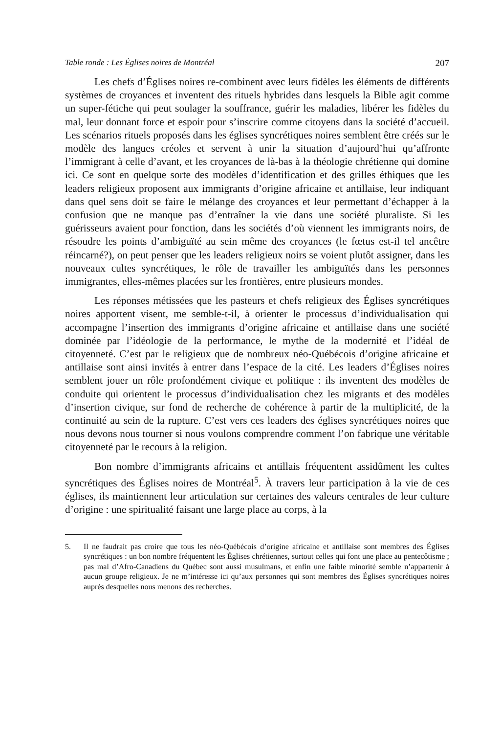Table ronde : Les Églises noires de Montréal 207
Les chefs d’Églises noires re-combinent avec leurs fidèles les éléments de différents systèmes de croyances et inventent des rituels hybrides dans lesquels la Bible agit comme un super-fétiche qui peut soulager la souffrance, guérir les maladies, libérer les fidèles du mal, leur donnant force et espoir pour s’inscrire comme citoyens dans la société d’accueil. Les scénarios rituels proposés dans les églises syncrétiques noires semblent être créés sur le modèle des langues créoles et servent à unir la situation d’aujourd’hui qu’affronte l’immigrant à celle d’avant, et les croyances de là-bas à la théologie chrétienne qui domine ici. Ce sont en quelque sorte des modèles d’identification et des grilles éthiques que les leaders religieux proposent aux immigrants d’origine africaine et antillaise, leur indiquant dans quel sens doit se faire le mélange des croyances et leur permettant d’échapper à la confusion que ne manque pas d’entraîner la vie dans une société pluraliste. Si les guérisseurs avaient pour fonction, dans les sociétés d’où viennent les immigrants noirs, de résoudre les points d’ambiguïté au sein même des croyances (le fœtus est-il tel ancêtre réincarné?), on peut penser que les leaders religieux noirs se voient plutôt assigner, dans les nouveaux cultes syncrétiques, le rôle de travailler les ambiguïtés dans les personnes immigrantes, elles-mêmes placées sur les frontières, entre plusieurs mondes.
Les réponses métissées que les pasteurs et chefs religieux des Églises syncrétiques noires apportent visent, me semble-t-il, à orienter le processus d’individualisation qui accompagne l’insertion des immigrants d’origine africaine et antillaise dans une société dominée par l’idéologie de la performance, le mythe de la modernité et l’idéal de citoyenneté. C’est par le religieux que de nombreux néo-Québécois d’origine africaine et antillaise sont ainsi invités à entrer dans l’espace de la cité. Les leaders d’Églises noires semblent jouer un rôle profondément civique et politique : ils inventent des modèles de conduite qui orientent le processus d’individualisation chez les migrants et des modèles d’insertion civique, sur fond de recherche de cohérence à partir de la multiplicité, de la continuité au sein de la rupture. C’est vers ces leaders des églises syncrétiques noires que nous devons nous tourner si nous voulons comprendre comment l’on fabrique une véritable citoyenneté par le recours à la religion.
Bon nombre d’immigrants africains et antillais fréquentent assidûment les cultes syncrétiques des Églises noires de Montréal<sup>5</sup>. À travers leur participation à la vie de ces églises, ils maintiennent leur articulation sur certaines des valeurs centrales de leur culture d’origine : une spiritualité faisant une large place au corps, à la
5. Il ne faudrait pas croire que tous les néo-Québécois d’origine africaine et antillaise sont membres des Églises syncrétiques : un bon nombre fréquentent les Églises chrétiennes, surtout celles qui font une place au pentecôtisme ; pas mal d’Afro-Canadiens du Québec sont aussi musulmans, et enfin une faible minorité semble n’appartenir à aucun groupe religieux. Je ne m’intéresse ici qu’aux personnes qui sont membres des Églises syncrétiques noires auprès desquelles nous menons des recherches.